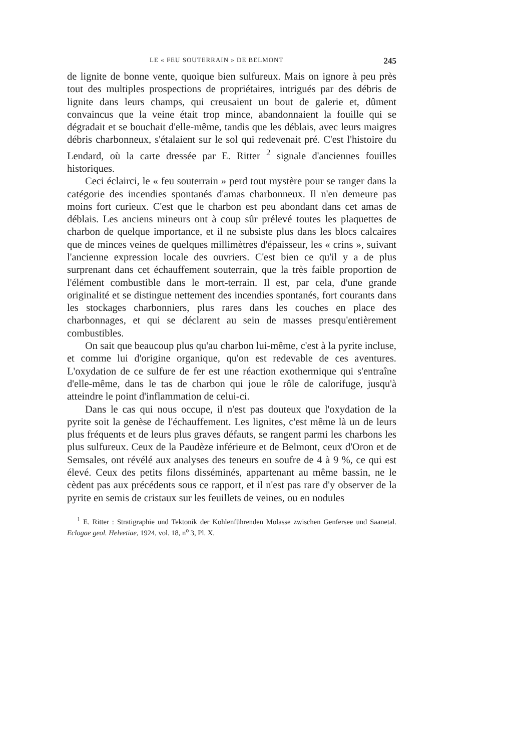LE « FEU SOUTERRAIN » DE BELMONT 245
de lignite de bonne vente, quoique bien sulfureux. Mais on ignore à peu près tout des multiples prospections de propriétaires, intrigués par des débris de lignite dans leurs champs, qui creusaient un bout de galerie et, dûment convaincus que la veine était trop mince, abandonnaient la fouille qui se dégradait et se bouchait d'elle-même, tandis que les déblais, avec leurs maigres débris charbonneux, s'étalaient sur le sol qui redevenait pré. C'est l'histoire du Lendard, où la carte dressée par E. Ritter <sup>2</sup> signale d'anciennes fouilles historiques.
Ceci éclairci, le « feu souterrain » perd tout mystère pour se ranger dans la catégorie des incendies spontanés d'amas charbonneux. Il n'en demeure pas moins fort curieux. C'est que le charbon est peu abondant dans cet amas de déblais. Les anciens mineurs ont à coup sûr prélevé toutes les plaquettes de charbon de quelque importance, et il ne subsiste plus dans les blocs calcaires que de minces veines de quelques millimètres d'épaisseur, les « crins », suivant l'ancienne expression locale des ouvriers. C'est bien ce qu'il y a de plus surprenant dans cet échauffement souterrain, que la très faible proportion de l'élément combustible dans le mort-terrain. Il est, par cela, d'une grande originalité et se distingue nettement des incendies spontanés, fort courants dans les stockages charbonniers, plus rares dans les couches en place des charbonnages, et qui se déclarent au sein de masses presqu'entièrement combustibles.
On sait que beaucoup plus qu'au charbon lui-même, c'est à la pyrite incluse, et comme lui d'origine organique, qu'on est redevable de ces aventures. L'oxydation de ce sulfure de fer est une réaction exothermique qui s'entraîne d'elle-même, dans le tas de charbon qui joue le rôle de calorifuge, jusqu'à atteindre le point d'inflammation de celui-ci.
Dans le cas qui nous occupe, il n'est pas douteux que l'oxydation de la pyrite soit la genèse de l'échauffement. Les lignites, c'est même là un de leurs plus fréquents et de leurs plus graves défauts, se rangent parmi les charbons les plus sulfureux. Ceux de la Paudèze inférieure et de Belmont, ceux d'Oron et de Semsales, ont révélé aux analyses des teneurs en soufre de 4 à 9 %, ce qui est élevé. Ceux des petits filons disséminés, appartenant au même bassin, ne le cèdent pas aux précédents sous ce rapport, et il n'est pas rare d'y observer de la pyrite en semis de cristaux sur les feuillets de veines, ou en nodules
<sup>1</sup> E. Ritter : Stratigraphie und Tektonik der Kohlenführenden Molasse zwischen Genfersee und Saanetal. Eclogae geol. Helvetiae, 1924, vol. 18, n<sup>o</sup> 3, Pl. X.